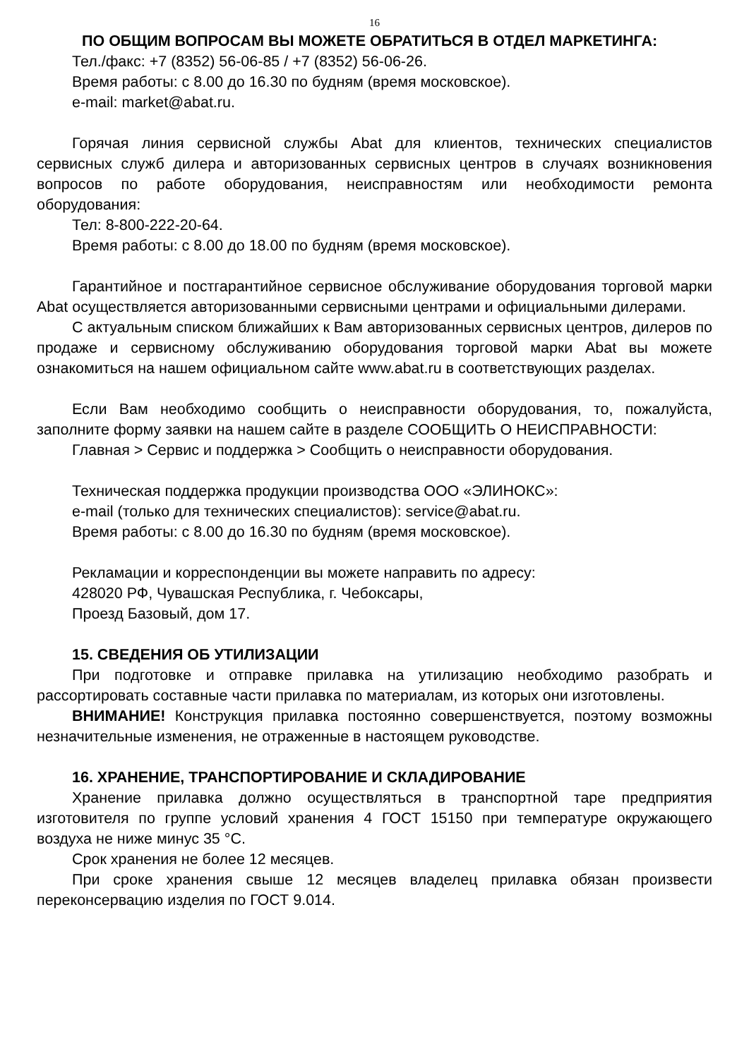16
ПО ОБЩИМ ВОПРОСАМ ВЫ МОЖЕТЕ ОБРАТИТЬСЯ В ОТДЕЛ МАРКЕТИНГА:
Тел./факс: +7 (8352) 56-06-85 / +7 (8352) 56-06-26.
Время работы: с 8.00 до 16.30 по будням (время московское).
e-mail: market@abat.ru.
Горячая линия сервисной службы Abat для клиентов, технических специалистов сервисных служб дилера и авторизованных сервисных центров в случаях возникновения вопросов по работе оборудования, неисправностям или необходимости ремонта оборудования:
Тел: 8-800-222-20-64.
Время работы: с 8.00 до 18.00 по будням (время московское).
Гарантийное и постгарантийное сервисное обслуживание оборудования торговой марки Abat осуществляется авторизованными сервисными центрами и официальными дилерами.
С актуальным списком ближайших к Вам авторизованных сервисных центров, дилеров по продаже и сервисному обслуживанию оборудования торговой марки Abat вы можете ознакомиться на нашем официальном сайте www.abat.ru в соответствующих разделах.
Если Вам необходимо сообщить о неисправности оборудования, то, пожалуйста, заполните форму заявки на нашем сайте в разделе СООБЩИТЬ О НЕИСПРАВНОСТИ:
Главная > Сервис и поддержка > Сообщить о неисправности оборудования.
Техническая поддержка продукции производства ООО «ЭЛИНОКС»:
e-mail (только для технических специалистов): service@abat.ru.
Время работы: с 8.00 до 16.30 по будням (время московское).
Рекламации и корреспонденции вы можете направить по адресу:
428020 РФ, Чувашская Республика, г. Чебоксары,
Проезд Базовый, дом 17.
15. СВЕДЕНИЯ ОБ УТИЛИЗАЦИИ
При подготовке и отправке прилавка на утилизацию необходимо разобрать и рассортировать составные части прилавка по материалам, из которых они изготовлены.
ВНИМАНИЕ! Конструкция прилавка постоянно совершенствуется, поэтому возможны незначительные изменения, не отраженные в настоящем руководстве.
16. ХРАНЕНИЕ, ТРАНСПОРТИРОВАНИЕ И СКЛАДИРОВАНИЕ
Хранение прилавка должно осуществляться в транспортной таре предприятия изготовителя по группе условий хранения 4 ГОСТ 15150 при температуре окружающего воздуха не ниже минус 35 °С.
Срок хранения не более 12 месяцев.
При сроке хранения свыше 12 месяцев владелец прилавка обязан произвести переконсервацию изделия по ГОСТ 9.014.